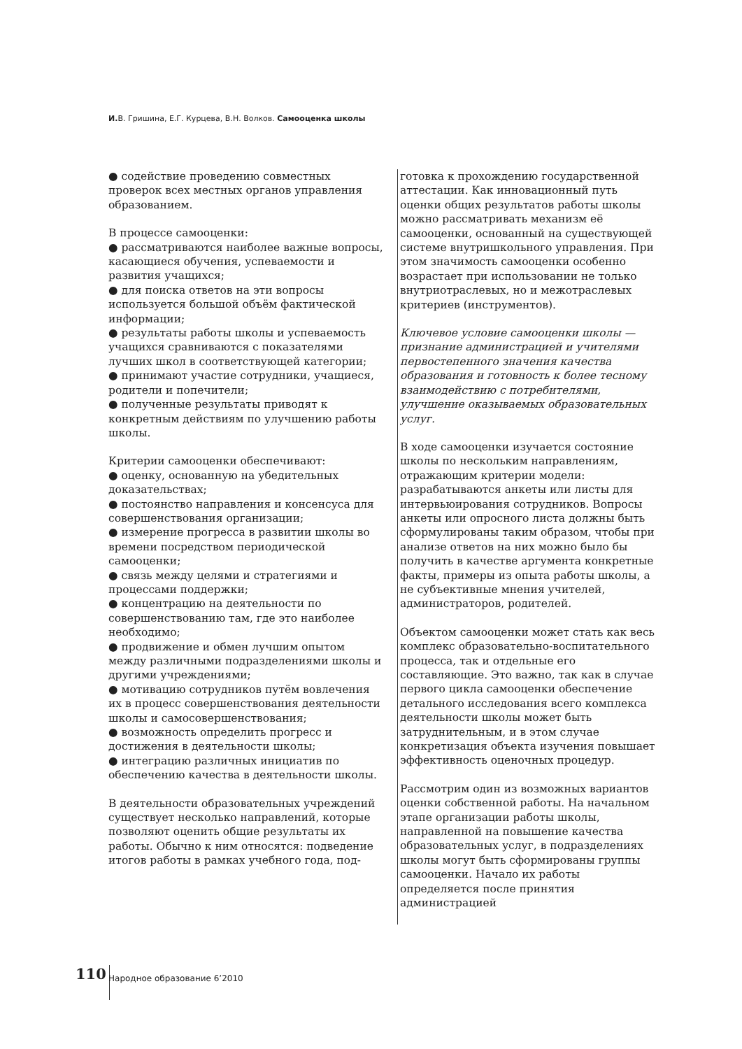И. В. Гришина, Е.Г. Курцева, В.Н. Волков. Самооценка школы
● содействие проведению совместных проверок всех местных органов управления образованием.
В процессе самооценки:
● рассматриваются наиболее важные вопросы, касающиеся обучения, успеваемости и развития учащихся;
● для поиска ответов на эти вопросы используется большой объём фактической информации;
● результаты работы школы и успеваемость учащихся сравниваются с показателями лучших школ в соответствующей категории;
● принимают участие сотрудники, учащиеся, родители и попечители;
● полученные результаты приводят к конкретным действиям по улучшению работы школы.
Критерии самооценки обеспечивают:
● оценку, основанную на убедительных доказательствах;
● постоянство направления и консенсуса для совершенствования организации;
● измерение прогресса в развитии школы во времени посредством периодической самооценки;
● связь между целями и стратегиями и процессами поддержки;
● концентрацию на деятельности по совершенствованию там, где это наиболее необходимо;
● продвижение и обмен лучшим опытом между различными подразделениями школы и другими учреждениями;
● мотивацию сотрудников путём вовлечения их в процесс совершенствования деятельности школы и самосовершенствования;
● возможность определить прогресс и достижения в деятельности школы;
● интеграцию различных инициатив по обеспечению качества в деятельности школы.
В деятельности образовательных учреждений существует несколько направлений, которые позволяют оценить общие результаты их работы. Обычно к ним относятся: подведение итогов работы в рамках учебного года, под-
готовка к прохождению государственной аттестации. Как инновационный путь оценки общих результатов работы школы можно рассматривать механизм её самооценки, основанный на существующей системе внутришкольного управления. При этом значимость самооценки особенно возрастает при использовании не только внутриотраслевых, но и межотраслевых критериев (инструментов).
Ключевое условие самооценки школы — признание администрацией и учителями первостепенного значения качества образования и готовность к более тесному взаимодействию с потребителями, улучшение оказываемых образовательных услуг.
В ходе самооценки изучается состояние школы по нескольким направлениям, отражающим критерии модели: разрабатываются анкеты или листы для интервьюирования сотрудников. Вопросы анкеты или опросного листа должны быть сформулированы таким образом, чтобы при анализе ответов на них можно было бы получить в качестве аргумента конкретные факты, примеры из опыта работы школы, а не субъективные мнения учителей, администраторов, родителей.
Объектом самооценки может стать как весь комплекс образовательно-воспитательного процесса, так и отдельные его составляющие. Это важно, так как в случае первого цикла самооценки обеспечение детального исследования всего комплекса деятельности школы может быть затруднительным, и в этом случае конкретизация объекта изучения повышает эффективность оценочных процедур.
Рассмотрим один из возможных вариантов оценки собственной работы. На начальном этапе организации работы школы, направленной на повышение качества образовательных услуг, в подразделениях школы могут быть сформированы группы самооценки. Начало их работы определяется после принятия администрацией
110 Народное образование 6’2010